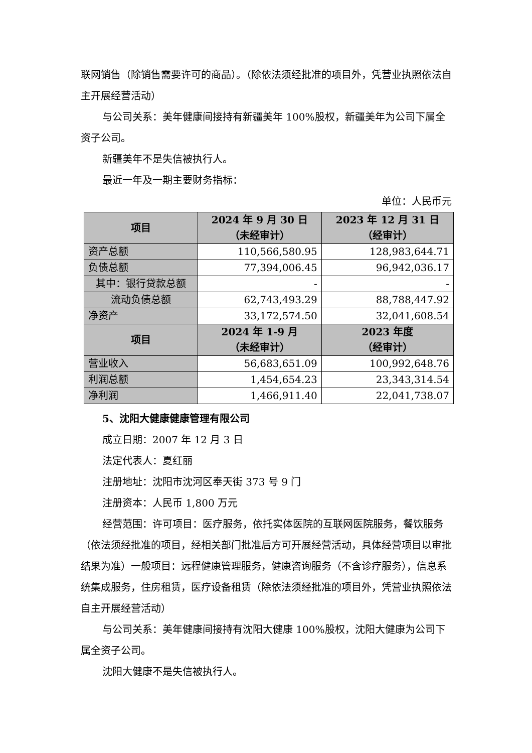联网销售（除销售需要许可的商品）。（除依法须经批准的项目外，凭营业执照依法自主开展经营活动）
与公司关系：美年健康间接持有新疆美年 100%股权，新疆美年为公司下属全资子公司。
新疆美年不是失信被执行人。
最近一年及一期主要财务指标：
单位：人民币元
| 项目 | 2024 年 9 月 30 日 （未经审计） | 2023 年 12 月 31 日 （经审计） |
| --- | --- | --- |
| 资产总额 | 110,566,580.95 | 128,983,644.71 |
| 负债总额 | 77,394,006.45 | 96,942,036.17 |
| 其中：银行贷款总额 | - | - |
| 流动负债总额 | 62,743,493.29 | 88,788,447.92 |
| 净资产 | 33,172,574.50 | 32,041,608.54 |
| 项目 | 2024 年 1-9 月 （未经审计） | 2023 年度 （经审计） |
| 营业收入 | 56,683,651.09 | 100,992,648.76 |
| 利润总额 | 1,454,654.23 | 23,343,314.54 |
| 净利润 | 1,466,911.40 | 22,041,738.07 |
5、沈阳大健康健康管理有限公司
成立日期：2007 年 12 月 3 日
法定代表人：夏红丽
注册地址：沈阳市沈河区奉天街 373 号 9 门
注册资本：人民币 1,800 万元
经营范围：许可项目：医疗服务，依托实体医院的互联网医院服务，餐饮服务（依法须经批准的项目，经相关部门批准后方可开展经营活动，具体经营项目以审批结果为准）一般项目：远程健康管理服务，健康咨询服务（不含诊疗服务），信息系统集成服务，住房租赁，医疗设备租赁（除依法须经批准的项目外，凭营业执照依法自主开展经营活动）
与公司关系：美年健康间接持有沈阳大健康 100%股权，沈阳大健康为公司下属全资子公司。
沈阳大健康不是失信被执行人。